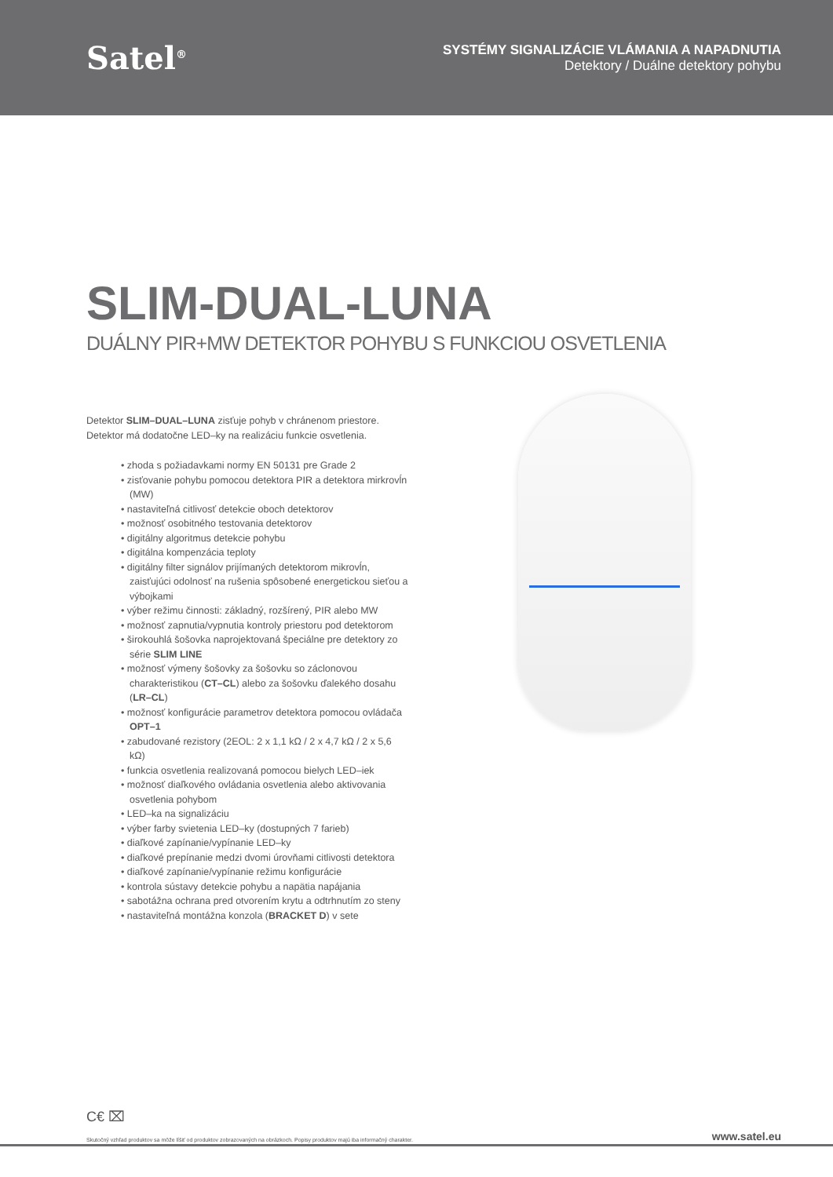Satel<sup>®</sup>
SYSTÉMY SIGNALIZÁCIE VLÁMANIA A NAPADNUTIA
Detektory / Duálne detektory pohybu
SLIM-DUAL-LUNA
DUÁLNY PIR+MW DETEKTOR POHYBU S FUNKCIOU OSVETLENIA
Detektor SLIM–DUAL–LUNA zisťuje pohyb v chránenom priestore. Detektor má dodatočne LED–ky na realizáciu funkcie osvetlenia.
• zhoda s požiadavkami normy EN 50131 pre Grade 2
• zisťovanie pohybu pomocou detektora PIR a detektora mirkrovĺn (MW)
• nastaviteľná citlivosť detekcie oboch detektorov
• možnosť osobitného testovania detektorov
• digitálny algoritmus detekcie pohybu
• digitálna kompenzácia teploty
• digitálny filter signálov prijímaných detektorom mikrovĺn, zaisťujúci odolnosť na rušenia spôsobené energetickou sieťou a výbojkami
• výber režimu činnosti: základný, rozšírený, PIR alebo MW
• možnosť zapnutia/vypnutia kontroly priestoru pod detektorom
• širokouhlá šošovka naprojektovaná špeciálne pre detektory zo série SLIM LINE
• možnosť výmeny šošovky za šošovku so záclonovou charakteristikou (CT–CL) alebo za šošovku ďalekého dosahu (LR–CL)
• možnosť konfigurácie parametrov detektora pomocou ovládača OPT–1
• zabudované rezistory (2EOL: 2 x 1,1 kΩ / 2 x 4,7 kΩ / 2 x 5,6 kΩ)
• funkcia osvetlenia realizovaná pomocou bielych LED–iek
• možnosť diaľkového ovládania osvetlenia alebo aktivovania osvetlenia pohybom
• LED–ka na signalizáciu
• výber farby svietenia LED–ky (dostupných 7 farieb)
• diaľkové zapínanie/vypínanie LED–ky
• diaľkové prepínanie medzi dvomi úrovňami citlivosti detektora
• diaľkové zapínanie/vypínanie režimu konfigurácie
• kontrola sústavy detekcie pohybu a napätia napájania
• sabotážna ochrana pred otvorením krytu a odtrhnutím zo steny
• nastaviteľná montážna konzola (BRACKET D) v sete
C€ ⌧
Skutočný vzhľad produktov sa môže líšiť od produktov zobrazovaných na obrázkoch. Popisy produktov majú iba informačný charakter. www.satel.eu